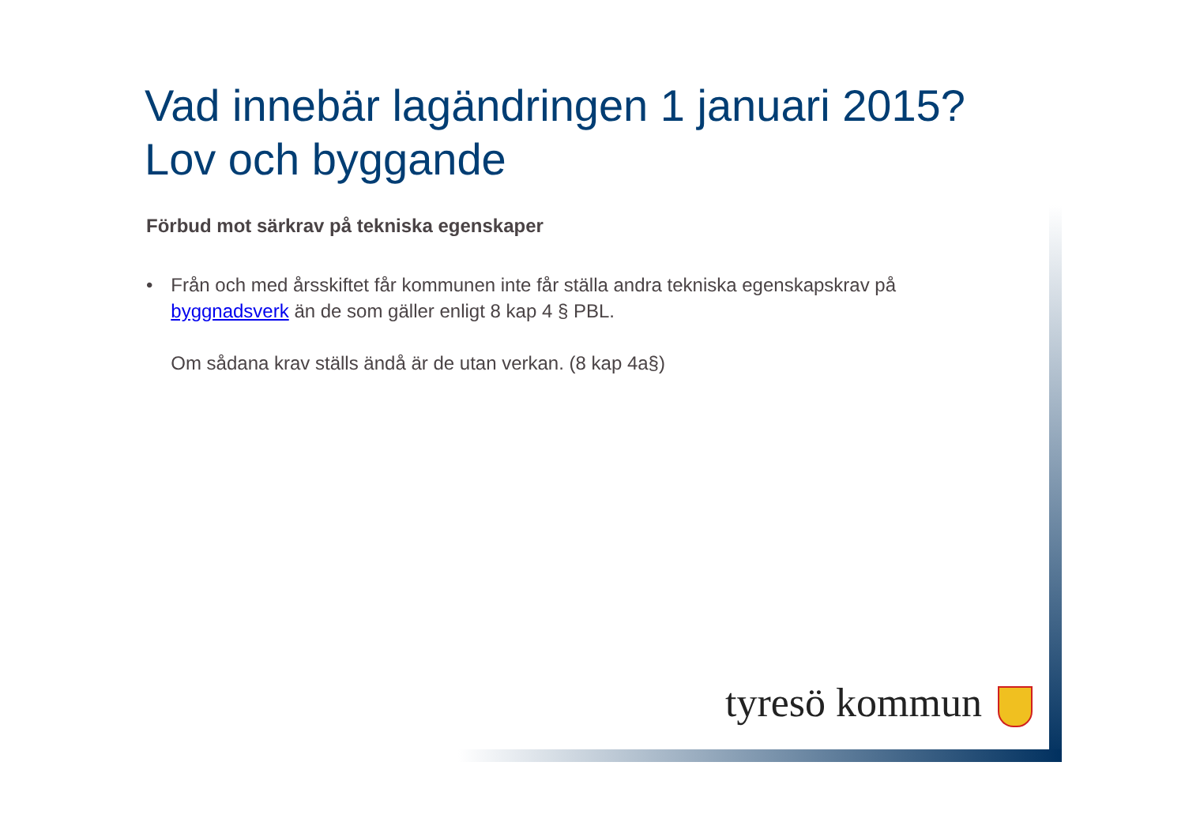Vad innebär lagändringen 1 januari 2015?
Lov och byggande
Förbud mot särkrav på tekniska egenskaper
• Från och med årsskiftet får kommunen inte får ställa andra tekniska egenskapskrav på byggnadsverk än de som gäller enligt 8 kap 4 § PBL.
Om sådana krav ställs ändå är de utan verkan. (8 kap 4a§)
tyresö kommun